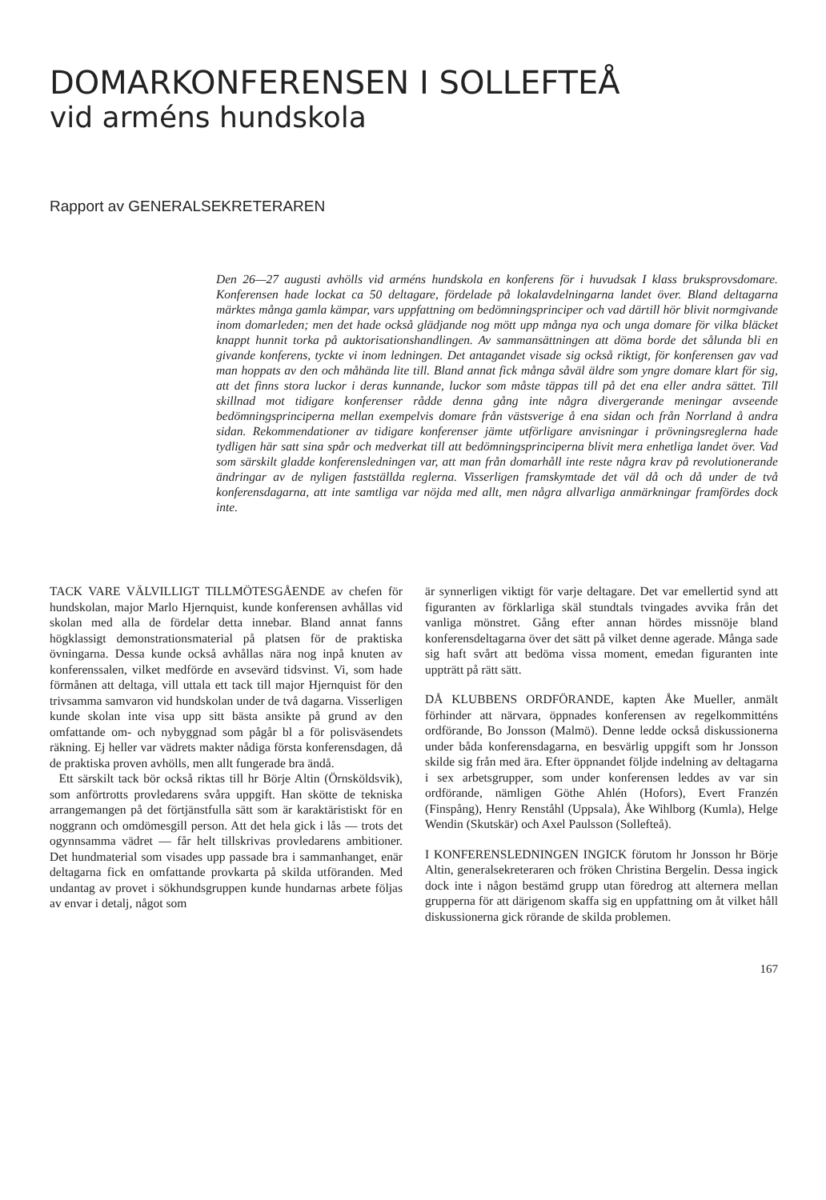DOMARKONFERENSEN I SOLLEFTEÅ
vid arméns hundskola
Rapport av GENERALSEKRETERAREN
Den 26—27 augusti avhölls vid arméns hundskola en konferens för i huvudsak I klass bruksprovsdomare. Konferensen hade lockat ca 50 deltagare, fördelade på lokalavdelningarna landet över. Bland deltagarna märktes många gamla kämpar, vars uppfattning om bedömningsprinciper och vad därtill hör blivit normgivande inom domarleden; men det hade också glädjande nog mött upp många nya och unga domare för vilka bläcket knappt hunnit torka på auktorisationshandlingen. Av sammansättningen att döma borde det sålunda bli en givande konferens, tyckte vi inom ledningen. Det antagandet visade sig också riktigt, för konferensen gav vad man hoppats av den och måhända lite till. Bland annat fick många såväl äldre som yngre domare klart för sig, att det finns stora luckor i deras kunnande, luckor som måste täppas till på det ena eller andra sättet. Till skillnad mot tidigare konferenser rådde denna gång inte några divergerande meningar avseende bedömningsprinciperna mellan exempelvis domare från västsverige å ena sidan och från Norrland å andra sidan. Rekommendationer av tidigare konferenser jämte utförligare anvisningar i prövningsreglerna hade tydligen här satt sina spår och medverkat till att bedömningsprinciperna blivit mera enhetliga landet över. Vad som särskilt gladde konferensledningen var, att man från domarhåll inte reste några krav på revolutionerande ändringar av de nyligen fastställda reglerna. Visserligen framskymtade det väl då och då under de två konferensdagarna, att inte samtliga var nöjda med allt, men några allvarliga anmärkningar framfördes dock inte.
TACK VARE VÄLVILLIGT TILLMÖTESGÅENDE av chefen för hundskolan, major Marlo Hjernquist, kunde konferensen avhållas vid skolan med alla de fördelar detta innebar. Bland annat fanns högklassigt demonstrationsmaterial på platsen för de praktiska övningarna. Dessa kunde också avhållas nära nog inpå knuten av konferenssalen, vilket medförde en avsevärd tidsvinst. Vi, som hade förmånen att deltaga, vill uttala ett tack till major Hjernquist för den trivsamma samvaron vid hundskolan under de två dagarna. Visserligen kunde skolan inte visa upp sitt bästa ansikte på grund av den omfattande om- och nybyggnad som pågår bl a för polisväsendets räkning. Ej heller var vädrets makter nådiga första konferensdagen, då de praktiska proven avhölls, men allt fungerade bra ändå.
Ett särskilt tack bör också riktas till hr Börje Altin (Örnsköldsvik), som anförtrotts provledarens svåra uppgift. Han skötte de tekniska arrangemangen på det förtjänstfulla sätt som är karaktäristiskt för en noggrann och omdömesgill person. Att det hela gick i lås — trots det ogynnsamma vädret — får helt tillskrivas provledarens ambitioner. Det hundmaterial som visades upp passade bra i sammanhanget, enär deltagarna fick en omfattande provkarta på skilda utföranden. Med undantag av provet i sökhundsgruppen kunde hundarnas arbete följas av envar i detalj, något som
är synnerligen viktigt för varje deltagare. Det var emellertid synd att figuranten av förklarliga skäl stundtals tvingades avvika från det vanliga mönstret. Gång efter annan hördes missnöje bland konferensdeltagarna över det sätt på vilket denne agerade. Många sade sig haft svårt att bedöma vissa moment, emedan figuranten inte uppträtt på rätt sätt.
DÅ KLUBBENS ORDFÖRANDE, kapten Åke Mueller, anmält förhinder att närvara, öppnades konferensen av regelkommitténs ordförande, Bo Jonsson (Malmö). Denne ledde också diskussionerna under båda konferensdagarna, en besvärlig uppgift som hr Jonsson skilde sig från med ära. Efter öppnandet följde indelning av deltagarna i sex arbetsgrupper, som under konferensen leddes av var sin ordförande, nämligen Göthe Ahlén (Hofors), Evert Franzén (Finspång), Henry Renståhl (Uppsala), Åke Wihlborg (Kumla), Helge Wendin (Skutskär) och Axel Paulsson (Sollefteå).
I KONFERENSLEDNINGEN INGICK förutom hr Jonsson hr Börje Altin, generalsekreteraren och fröken Christina Bergelin. Dessa ingick dock inte i någon bestämd grupp utan föredrog att alternera mellan grupperna för att därigenom skaffa sig en uppfattning om åt vilket håll diskussionerna gick rörande de skilda problemen.
167